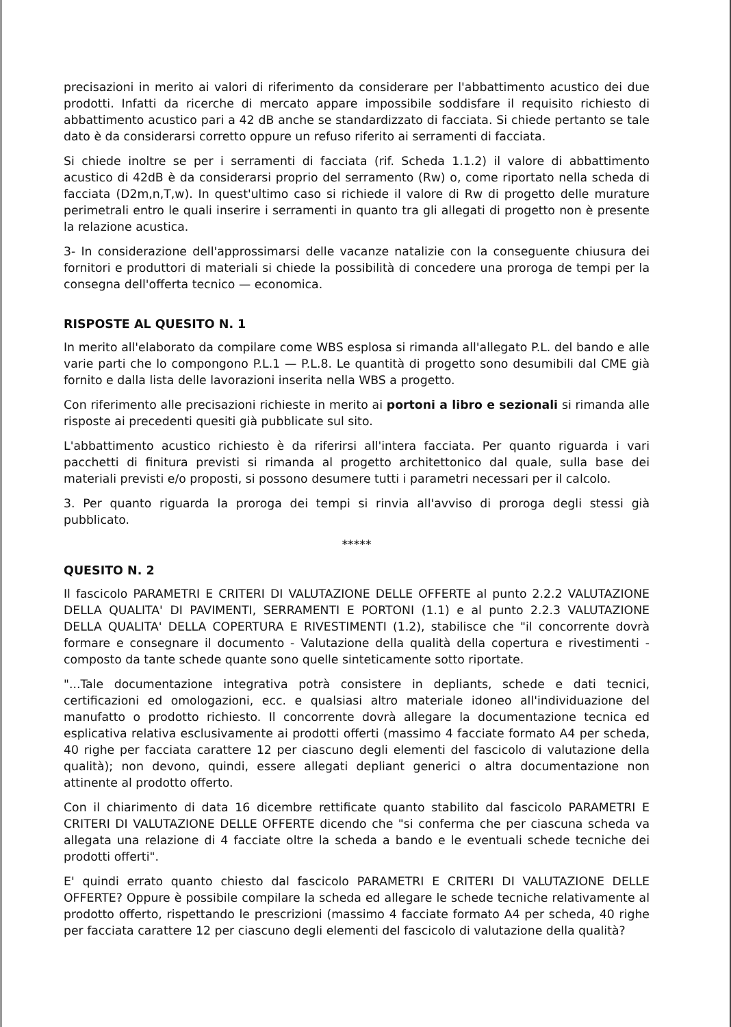precisazioni in merito ai valori di riferimento da considerare per l'abbattimento acustico dei due prodotti. Infatti da ricerche di mercato appare impossibile soddisfare il requisito richiesto di abbattimento acustico pari a 42 dB anche se standardizzato di facciata. Si chiede pertanto se tale dato è da considerarsi corretto oppure un refuso riferito ai serramenti di facciata.
Si chiede inoltre se per i serramenti di facciata (rif. Scheda 1.1.2) il valore di abbattimento acustico di 42dB è da considerarsi proprio del serramento (Rw) o, come riportato nella scheda di facciata (D2m,n,T,w). In quest'ultimo caso si richiede il valore di Rw di progetto delle murature perimetrali entro le quali inserire i serramenti in quanto tra gli allegati di progetto non è presente la relazione acustica.
3- In considerazione dell'approssimarsi delle vacanze natalizie con la conseguente chiusura dei fornitori e produttori di materiali si chiede la possibilità di concedere una proroga de tempi per la consegna dell'offerta tecnico — economica.
RISPOSTE AL QUESITO N. 1
In merito all'elaborato da compilare come WBS esplosa si rimanda all'allegato P.L. del bando e alle varie parti che lo compongono P.L.1 — P.L.8. Le quantità di progetto sono desumibili dal CME già fornito e dalla lista delle lavorazioni inserita nella WBS a progetto.
Con riferimento alle precisazioni richieste in merito ai portoni a libro e sezionali si rimanda alle risposte ai precedenti quesiti già pubblicate sul sito.
L'abbattimento acustico richiesto è da riferirsi all'intera facciata. Per quanto riguarda i vari pacchetti di finitura previsti si rimanda al progetto architettonico dal quale, sulla base dei materiali previsti e/o proposti, si possono desumere tutti i parametri necessari per il calcolo.
3. Per quanto riguarda la proroga dei tempi si rinvia all'avviso di proroga degli stessi già pubblicato.
*****
QUESITO N. 2
Il fascicolo PARAMETRI E CRITERI DI VALUTAZIONE DELLE OFFERTE al punto 2.2.2 VALUTAZIONE DELLA QUALITA' DI PAVIMENTI, SERRAMENTI E PORTONI (1.1) e al punto 2.2.3 VALUTAZIONE DELLA QUALITA' DELLA COPERTURA E RIVESTIMENTI (1.2), stabilisce che "il concorrente dovrà formare e consegnare il documento - Valutazione della qualità della copertura e rivestimenti - composto da tante schede quante sono quelle sinteticamente sotto riportate.
"...Tale documentazione integrativa potrà consistere in depliants, schede e dati tecnici, certificazioni ed omologazioni, ecc. e qualsiasi altro materiale idoneo all'individuazione del manufatto o prodotto richiesto. Il concorrente dovrà allegare la documentazione tecnica ed esplicativa relativa esclusivamente ai prodotti offerti (massimo 4 facciate formato A4 per scheda, 40 righe per facciata carattere 12 per ciascuno degli elementi del fascicolo di valutazione della qualità); non devono, quindi, essere allegati depliant generici o altra documentazione non attinente al prodotto offerto.
Con il chiarimento di data 16 dicembre rettificate quanto stabilito dal fascicolo PARAMETRI E CRITERI DI VALUTAZIONE DELLE OFFERTE dicendo che "si conferma che per ciascuna scheda va allegata una relazione di 4 facciate oltre la scheda a bando e le eventuali schede tecniche dei prodotti offerti".
E' quindi errato quanto chiesto dal fascicolo PARAMETRI E CRITERI DI VALUTAZIONE DELLE OFFERTE? Oppure è possibile compilare la scheda ed allegare le schede tecniche relativamente al prodotto offerto, rispettando le prescrizioni (massimo 4 facciate formato A4 per scheda, 40 righe per facciata carattere 12 per ciascuno degli elementi del fascicolo di valutazione della qualità?